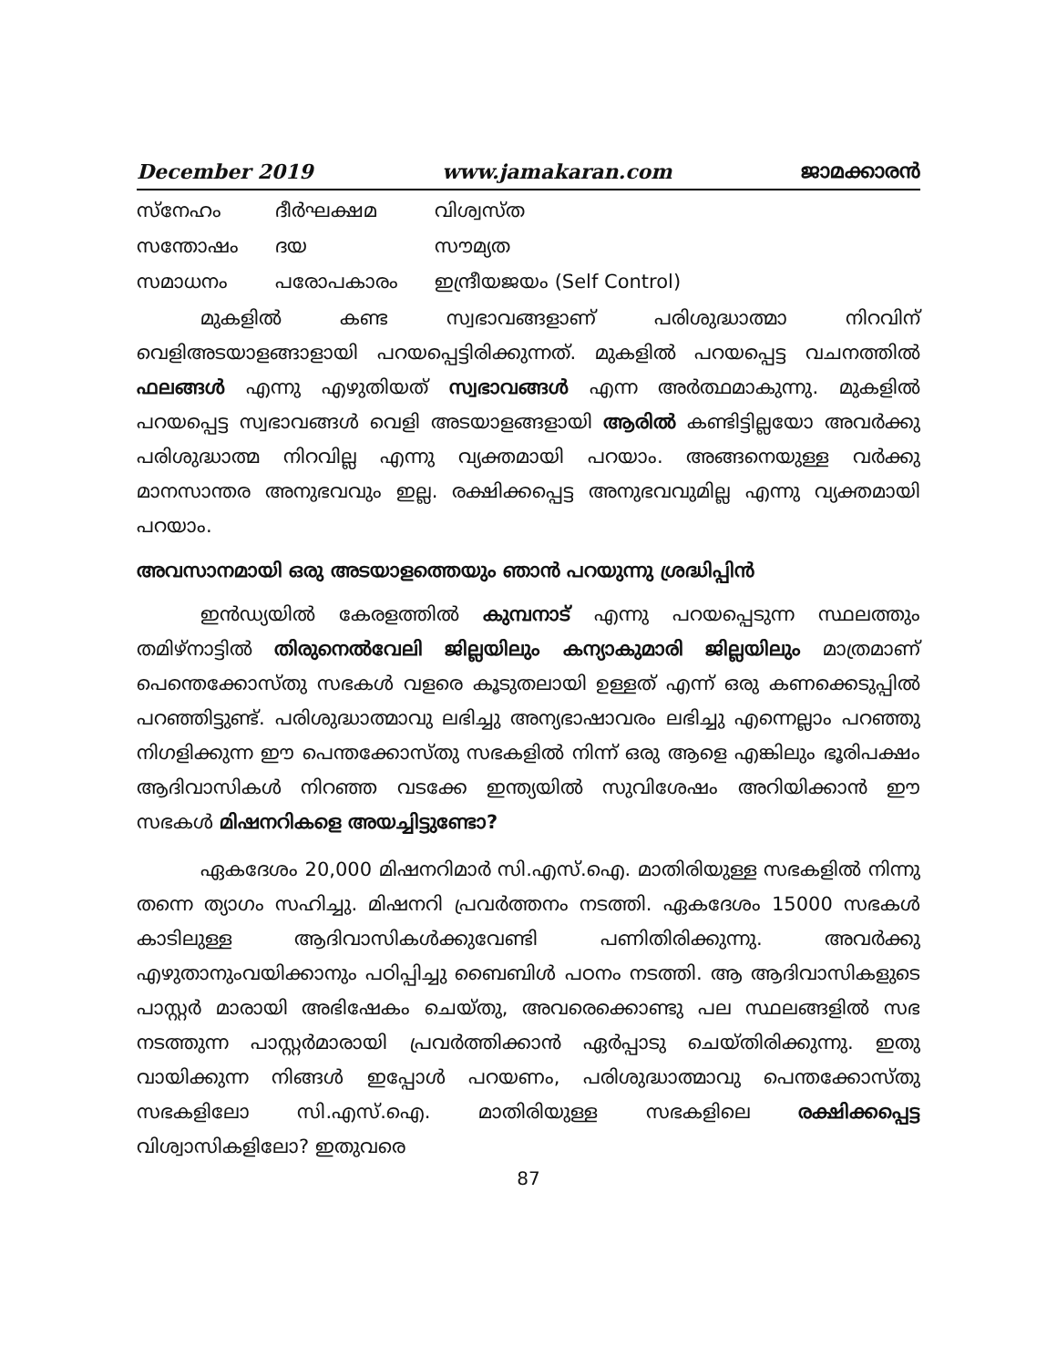December 2019 www.jamakaran.com ജാമക്കാരൻ
| സ്നേഹം | ദീർഘക്ഷമ | വിശ്വസ്ത |
| സന്തോഷം | ദയ | സൗമ്യത |
| സമാധനം | പരോപകാരം | ഇന്ദ്രീയജയം (Self Control) |
മുകളിൽ കണ്ട സ്വഭാവങ്ങളാണ് പരിശുദ്ധാത്മാ നിറവിന് വെളിഅടയാളങ്ങാളായി പറയപ്പെട്ടിരിക്കുന്നത്. മുകളിൽ പറയപ്പെട്ട വചനത്തിൽ ഫലങ്ങൾ എന്നു എഴുതിയത് സ്വഭാവങ്ങൾ എന്ന അർത്ഥമാകുന്നു. മുകളിൽ പറയപ്പെട്ട സ്വഭാവങ്ങൾ വെളി അടയാളങ്ങളായി ആരിൽ കണ്ടിട്ടില്ലയോ അവർക്കു പരിശുദ്ധാത്മ നിറവില്ല എന്നു വ്യക്തമായി പറയാം. അങ്ങനെയുള്ള വർക്കു മാനസാന്തര അനുഭവവും ഇല്ല. രക്ഷിക്കപ്പെട്ട അനുഭവവുമില്ല എന്നു വ്യക്തമായി പറയാം.
അവസാനമായി ഒരു അടയാളത്തെയും ഞാൻ പറയുന്നു ശ്രദ്ധിപ്പിൻ
ഇൻഡ്യയിൽ കേരളത്തിൽ കുമ്പനാട് എന്നു പറയപ്പെടുന്ന സ്ഥലത്തും തമിഴ്നാട്ടിൽ തിരുനെൽവേലി ജില്ലയിലും കന്യാകുമാരി ജില്ലയിലും മാത്രമാണ് പെന്തെക്കോസ്തു സഭകൾ വളരെ കൂടുതലായി ഉള്ളത് എന്ന് ഒരു കണക്കെടുപ്പിൽ പറഞ്ഞിട്ടുണ്ട്. പരിശുദ്ധാത്മാവു ലഭിച്ചു അന്യഭാഷാവരം ലഭിച്ചു എന്നെല്ലാം പറഞ്ഞു നിഗളിക്കുന്ന ഈ പെന്തക്കോസ്തു സഭകളിൽ നിന്ന് ഒരു ആളെ എങ്കിലും ഭൂരിപക്ഷം ആദിവാസികൾ നിറഞ്ഞ വടക്കേ ഇന്ത്യയിൽ സുവിശേഷം അറിയിക്കാൻ ഈ സഭകൾ മിഷനറികളെ അയച്ചിട്ടുണ്ടോ?
ഏകദേശം 20,000 മിഷനറിമാർ സി.എസ്.ഐ. മാതിരിയുള്ള സഭകളിൽ നിന്നു തന്നെ ത്യാഗം സഹിച്ചു. മിഷനറി പ്രവർത്തനം നടത്തി. ഏകദേശം 15000 സഭകൾ കാടിലുള്ള ആദിവാസികൾക്കുവേണ്ടി പണിതിരിക്കുന്നു. അവർക്കു എഴുതാനുംവയിക്കാനും പഠിപ്പിച്ചു ബൈബിൾ പഠനം നടത്തി. ആ ആദിവാസികളുടെ പാസ്റ്റർ മാരായി അഭിഷേകം ചെയ്തു, അവരെക്കൊണ്ടു പല സ്ഥലങ്ങളിൽ സഭ നടത്തുന്ന പാസ്റ്റർമാരായി പ്രവർത്തിക്കാൻ ഏർപ്പാടു ചെയ്തിരിക്കുന്നു. ഇതു വായിക്കുന്ന നിങ്ങൾ ഇപ്പോൾ പറയണം, പരിശുദ്ധാത്മാവു പെന്തക്കോസ്തു സഭകളിലോ സി.എസ്.ഐ. മാതിരിയുള്ള സഭകളിലെ രക്ഷിക്കപ്പെട്ട വിശ്വാസികളിലോ? ഇതുവരെ
87